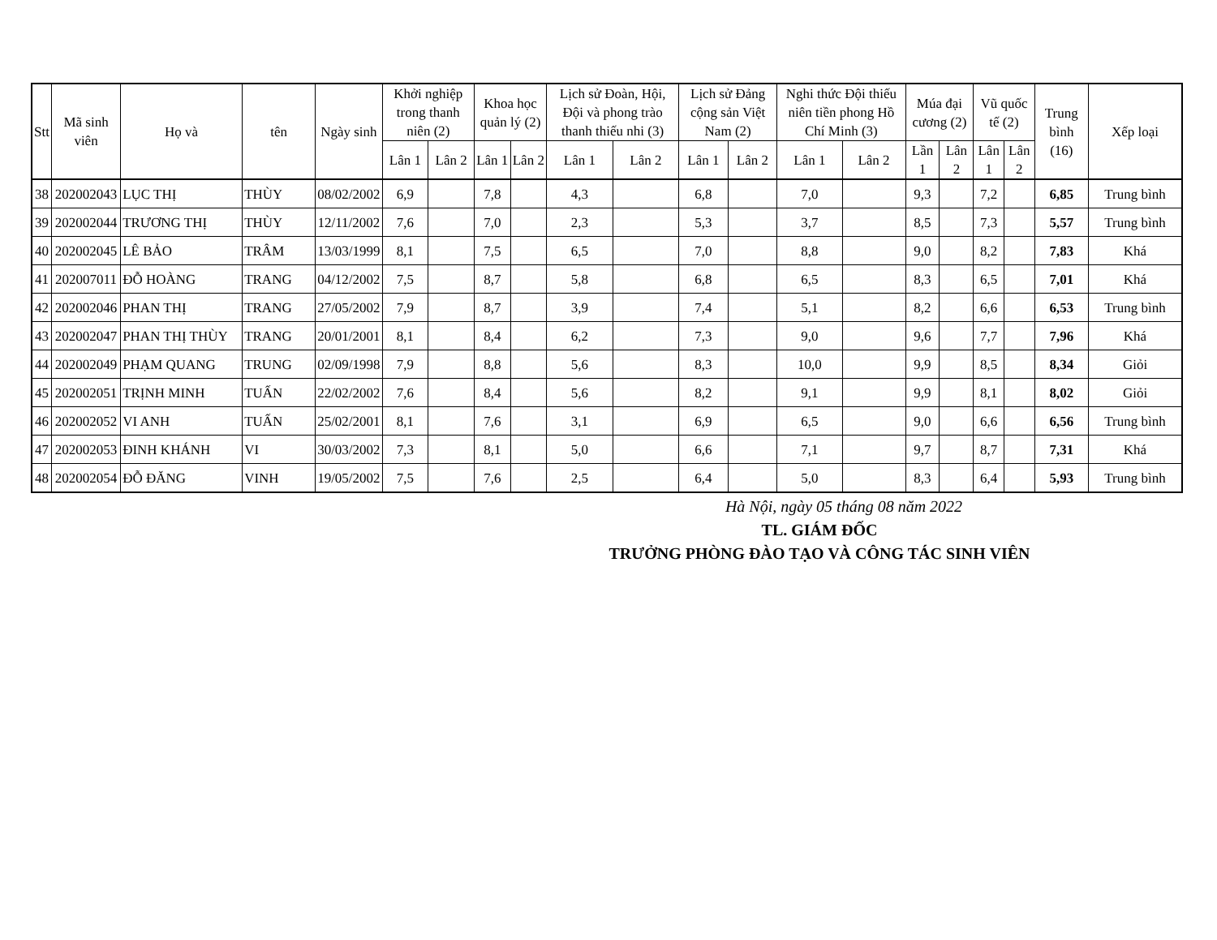| Stt | Mã sinh viên | Họ và | tên | Ngày sinh | Khởi nghiệp trong thanh niên (2) | | Khoa học quản lý (2) | | Lịch sử Đoàn, Hội, Đội và phong trào thanh thiếu nhi (3) | | Lịch sử Đảng cộng sản Việt Nam (2) | | Nghi thức Đội thiếu niên tiền phong Hồ Chí Minh (3) | | Múa đại cương (2) | | Vũ quốc tế (2) | | Trung bình (16) | Xếp loại |
| --- | --- | --- | --- | --- | --- | --- | --- | --- | --- | --- | --- | --- | --- | --- | --- | --- | --- | --- | --- | --- |
| | | | | | Lân 1 | Lân 2 | Lân 1 | Lân 2 | Lân 1 | Lân 2 | Lân 1 | Lân 2 | Lân 1 | Lân 2 | Lần 1 | Lân 2 | Lân 1 | Lân 2 | | |
| 38 | 202002043 | LỤC THỊ | THÙY | 08/02/2002 | 6,9 | | 7,8 | | 4,3 | | 6,8 | | 7,0 | | 9,3 | | 7,2 | | 6,85 | Trung bình |
| 39 | 202002044 | TRƯƠNG THỊ | THÙY | 12/11/2002 | 7,6 | | 7,0 | | 2,3 | | 5,3 | | 3,7 | | 8,5 | | 7,3 | | 5,57 | Trung bình |
| 40 | 202002045 | LÊ BẢO | TRÂM | 13/03/1999 | 8,1 | | 7,5 | | 6,5 | | 7,0 | | 8,8 | | 9,0 | | 8,2 | | 7,83 | Khá |
| 41 | 202007011 | ĐỖ HOÀNG | TRANG | 04/12/2002 | 7,5 | | 8,7 | | 5,8 | | 6,8 | | 6,5 | | 8,3 | | 6,5 | | 7,01 | Khá |
| 42 | 202002046 | PHAN THỊ | TRANG | 27/05/2002 | 7,9 | | 8,7 | | 3,9 | | 7,4 | | 5,1 | | 8,2 | | 6,6 | | 6,53 | Trung bình |
| 43 | 202002047 | PHAN THỊ THÙY | TRANG | 20/01/2001 | 8,1 | | 8,4 | | 6,2 | | 7,3 | | 9,0 | | 9,6 | | 7,7 | | 7,96 | Khá |
| 44 | 202002049 | PHẠM QUANG | TRUNG | 02/09/1998 | 7,9 | | 8,8 | | 5,6 | | 8,3 | | 10,0 | | 9,9 | | 8,5 | | 8,34 | Giỏi |
| 45 | 202002051 | TRỊNH MINH | TUẤN | 22/02/2002 | 7,6 | | 8,4 | | 5,6 | | 8,2 | | 9,1 | | 9,9 | | 8,1 | | 8,02 | Giỏi |
| 46 | 202002052 | VI ANH | TUẤN | 25/02/2001 | 8,1 | | 7,6 | | 3,1 | | 6,9 | | 6,5 | | 9,0 | | 6,6 | | 6,56 | Trung bình |
| 47 | 202002053 | ĐINH KHÁNH | VI | 30/03/2002 | 7,3 | | 8,1 | | 5,0 | | 6,6 | | 7,1 | | 9,7 | | 8,7 | | 7,31 | Khá |
| 48 | 202002054 | ĐỖ ĐĂNG | VINH | 19/05/2002 | 7,5 | | 7,6 | | 2,5 | | 6,4 | | 5,0 | | 8,3 | | 6,4 | | 5,93 | Trung bình |
Hà Nội, ngày 05 tháng 08 năm 2022
TL. GIÁM ĐỐC
TRƯỞNG PHÒNG ĐÀO TẠO VÀ CÔNG TÁC SINH VIÊN